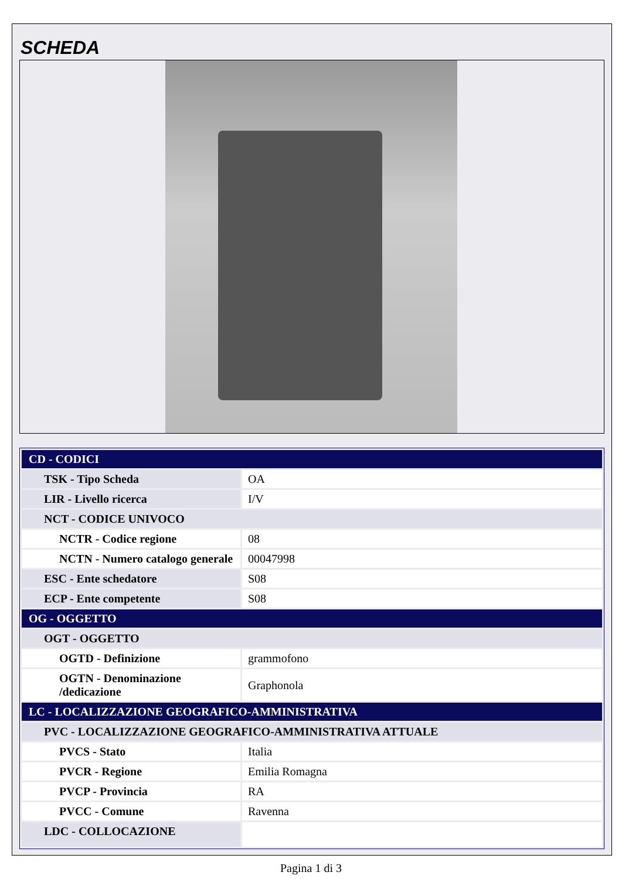SCHEDA
| CD - CODICI | |
| TSK - Tipo Scheda | OA |
| LIR - Livello ricerca | I/V |
| NCT - CODICE UNIVOCO | |
| NCTR - Codice regione | 08 |
| NCTN - Numero catalogo generale | 00047998 |
| ESC - Ente schedatore | S08 |
| ECP - Ente competente | S08 |
| OG - OGGETTO | |
| OGT - OGGETTO | |
| OGTD - Definizione | grammofono |
| OGTN - Denominazione /dedicazione | Graphonola |
| LC - LOCALIZZAZIONE GEOGRAFICO-AMMINISTRATIVA | |
| PVC - LOCALIZZAZIONE GEOGRAFICO-AMMINISTRATIVA ATTUALE | |
| PVCS - Stato | Italia |
| PVCR - Regione | Emilia Romagna |
| PVCP - Provincia | RA |
| PVCC - Comune | Ravenna |
| LDC - COLLOCAZIONE | |
Pagina 1 di 3